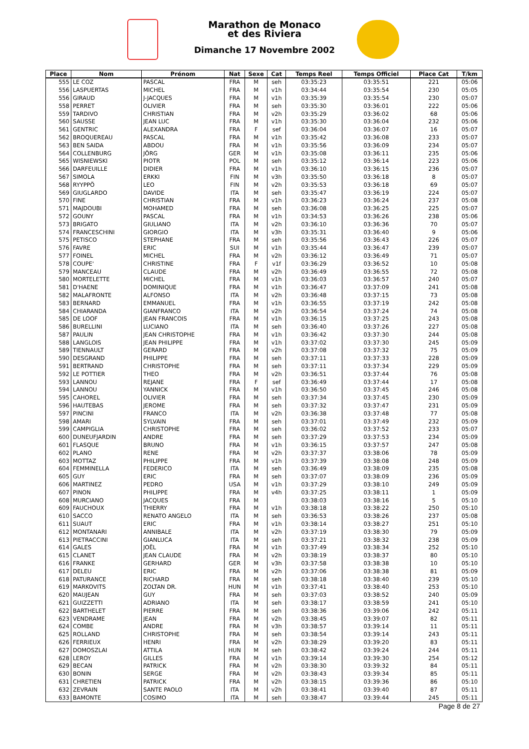Marathon de Monaco
et des Riviera
Dimanche 17 Novembre 2002
| Place | Nom | Prénom | Nat | Sexe | Cat | Temps Reel | Temps Officiel | Place Cat | T/km |
| --- | --- | --- | --- | --- | --- | --- | --- | --- | --- |
| 555 | LE COZ | PASCAL | FRA | M | seh | 03:35:23 | 03:35:51 | 221 | 05:06 |
| 556 | LASPUERTAS | MICHEL | FRA | M | v1h | 03:34:44 | 03:35:54 | 230 | 05:05 |
| 556 | GIRAUD | J-JACQUES | FRA | M | v1h | 03:35:39 | 03:35:54 | 230 | 05:07 |
| 558 | PERRET | OLIVIER | FRA | M | seh | 03:35:30 | 03:36:01 | 222 | 05:06 |
| 559 | TARDIVO | CHRISTIAN | FRA | M | v2h | 03:35:29 | 03:36:02 | 68 | 05:06 |
| 560 | SAUSSE | JEAN LUC | FRA | M | v1h | 03:35:30 | 03:36:04 | 232 | 05:06 |
| 561 | GENTRIC | ALEXANDRA | FRA | F | sef | 03:36:04 | 03:36:07 | 16 | 05:07 |
| 562 | BROQUEREAU | PASCAL | FRA | M | v1h | 03:35:42 | 03:36:08 | 233 | 05:07 |
| 563 | BEN SAIDA | ABDOU | FRA | M | v1h | 03:35:56 | 03:36:09 | 234 | 05:07 |
| 564 | COLLENBURG | JÖRG | GER | M | v1h | 03:35:08 | 03:36:11 | 235 | 05:06 |
| 565 | WISNIEWSKI | PIOTR | POL | M | seh | 03:35:12 | 03:36:14 | 223 | 05:06 |
| 566 | DARFEUILLE | DIDIER | FRA | M | v1h | 03:36:10 | 03:36:15 | 236 | 05:07 |
| 567 | SIMOLA | ERKKI | FIN | M | v3h | 03:35:50 | 03:36:18 | 8 | 05:07 |
| 568 | RYYPPÖ | LEO | FIN | M | v2h | 03:35:53 | 03:36:18 | 69 | 05:07 |
| 569 | GIUGLARDO | DAVIDE | ITA | M | seh | 03:35:47 | 03:36:19 | 224 | 05:07 |
| 570 | FINE | CHRISTIAN | FRA | M | v1h | 03:36:23 | 03:36:24 | 237 | 05:08 |
| 571 | MAJDOUBI | MOHAMED | FRA | M | seh | 03:36:08 | 03:36:25 | 225 | 05:07 |
| 572 | GOUNY | PASCAL | FRA | M | v1h | 03:34:53 | 03:36:26 | 238 | 05:06 |
| 573 | BRIGATO | GIULIANO | ITA | M | v2h | 03:36:10 | 03:36:36 | 70 | 05:07 |
| 574 | FRANCESCHINI | GIORGIO | ITA | M | v3h | 03:35:31 | 03:36:40 | 9 | 05:06 |
| 575 | PETISCO | STEPHANE | FRA | M | seh | 03:35:56 | 03:36:43 | 226 | 05:07 |
| 576 | FAVRE | ERIC | SUI | M | v1h | 03:35:44 | 03:36:47 | 239 | 05:07 |
| 577 | FOINEL | MICHEL | FRA | M | v2h | 03:36:12 | 03:36:49 | 71 | 05:07 |
| 578 | COUPE' | CHRISTINE | FRA | F | v1f | 03:36:29 | 03:36:52 | 10 | 05:08 |
| 579 | MANCEAU | CLAUDE | FRA | M | v2h | 03:36:49 | 03:36:55 | 72 | 05:08 |
| 580 | MORTELETTE | MICHEL | FRA | M | v1h | 03:36:03 | 03:36:57 | 240 | 05:07 |
| 581 | D'HAENE | DOMINIQUE | FRA | M | v1h | 03:36:47 | 03:37:09 | 241 | 05:08 |
| 582 | MALAFRONTE | ALFONSO | ITA | M | v2h | 03:36:48 | 03:37:15 | 73 | 05:08 |
| 583 | BERNARD | EMMANUEL | FRA | M | v1h | 03:36:55 | 03:37:19 | 242 | 05:08 |
| 584 | CHIARANDA | GIANFRANCO | ITA | M | v2h | 03:36:54 | 03:37:24 | 74 | 05:08 |
| 585 | DE LOOF | JEAN FRANCOIS | FRA | M | v1h | 03:36:15 | 03:37:25 | 243 | 05:08 |
| 586 | BURELLINI | LUCIANO | ITA | M | seh | 03:36:40 | 03:37:26 | 227 | 05:08 |
| 587 | PAULIN | JEAN CHRISTOPHE | FRA | M | v1h | 03:36:42 | 03:37:30 | 244 | 05:08 |
| 588 | LANGLOIS | JEAN PHILIPPE | FRA | M | v1h | 03:37:02 | 03:37:30 | 245 | 05:09 |
| 589 | TIENNAULT | GERARD | FRA | M | v2h | 03:37:08 | 03:37:32 | 75 | 05:09 |
| 590 | DESGRAND | PHILIPPE | FRA | M | seh | 03:37:11 | 03:37:33 | 228 | 05:09 |
| 591 | BERTRAND | CHRISTOPHE | FRA | M | seh | 03:37:11 | 03:37:34 | 229 | 05:09 |
| 592 | LE POTTIER | THEO | FRA | M | v2h | 03:36:51 | 03:37:44 | 76 | 05:08 |
| 593 | LANNOU | REJANE | FRA | F | sef | 03:36:49 | 03:37:44 | 17 | 05:08 |
| 594 | LANNOU | YANNICK | FRA | M | v1h | 03:36:50 | 03:37:45 | 246 | 05:08 |
| 595 | CAHOREL | OLIVIER | FRA | M | seh | 03:37:34 | 03:37:45 | 230 | 05:09 |
| 596 | HAUTEBAS | JEROME | FRA | M | seh | 03:37:32 | 03:37:47 | 231 | 05:09 |
| 597 | PINCINI | FRANCO | ITA | M | v2h | 03:36:38 | 03:37:48 | 77 | 05:08 |
| 598 | AMARI | SYLVAIN | FRA | M | seh | 03:37:01 | 03:37:49 | 232 | 05:09 |
| 599 | CAMPIGLIA | CHRISTOPHE | FRA | M | seh | 03:36:02 | 03:37:52 | 233 | 05:07 |
| 600 | DUNEUFJARDIN | ANDRE | FRA | M | seh | 03:37:29 | 03:37:53 | 234 | 05:09 |
| 601 | FLASQUE | BRUNO | FRA | M | v1h | 03:36:15 | 03:37:57 | 247 | 05:08 |
| 602 | PLANO | RENE | FRA | M | v2h | 03:37:37 | 03:38:06 | 78 | 05:09 |
| 603 | MOTTAZ | PHILIPPE | FRA | M | v1h | 03:37:39 | 03:38:08 | 248 | 05:09 |
| 604 | FEMMINELLA | FEDERICO | ITA | M | seh | 03:36:49 | 03:38:09 | 235 | 05:08 |
| 605 | GUY | ERIC | FRA | M | seh | 03:37:07 | 03:38:09 | 236 | 05:09 |
| 606 | MARTINEZ | PEDRO | USA | M | v1h | 03:37:29 | 03:38:10 | 249 | 05:09 |
| 607 | PINON | PHILIPPE | FRA | M | v4h | 03:37:25 | 03:38:11 | 1 | 05:09 |
| 608 | MURCIANO | JACQUES | FRA | M | | 03:38:03 | 03:38:16 | 5 | 05:10 |
| 609 | FAUCHOUX | THIERRY | FRA | M | v1h | 03:38:18 | 03:38:22 | 250 | 05:10 |
| 610 | SACCO | RENATO ANGELO | ITA | M | seh | 03:36:53 | 03:38:26 | 237 | 05:08 |
| 611 | SUAUT | ERIC | FRA | M | v1h | 03:38:14 | 03:38:27 | 251 | 05:10 |
| 612 | MONTANARI | ANNIBALE | ITA | M | v2h | 03:37:19 | 03:38:30 | 79 | 05:09 |
| 613 | PIETRACCINI | GIANLUCA | ITA | M | seh | 03:37:21 | 03:38:32 | 238 | 05:09 |
| 614 | GALES | JOËL | FRA | M | v1h | 03:37:49 | 03:38:34 | 252 | 05:10 |
| 615 | CLANET | JEAN CLAUDE | FRA | M | v2h | 03:38:19 | 03:38:37 | 80 | 05:10 |
| 616 | FRANKE | GERHARD | GER | M | v3h | 03:37:58 | 03:38:38 | 10 | 05:10 |
| 617 | DELEU | ERIC | FRA | M | v2h | 03:37:06 | 03:38:38 | 81 | 05:09 |
| 618 | PATURANCE | RICHARD | FRA | M | seh | 03:38:18 | 03:38:40 | 239 | 05:10 |
| 619 | MARKOVITS | ZOLTAN DR. | HUN | M | v1h | 03:37:41 | 03:38:40 | 253 | 05:10 |
| 620 | MAUJEAN | GUY | FRA | M | seh | 03:37:03 | 03:38:52 | 240 | 05:09 |
| 621 | GUIZZETTI | ADRIANO | ITA | M | seh | 03:38:17 | 03:38:59 | 241 | 05:10 |
| 622 | BARTHELET | PIERRE | FRA | M | seh | 03:38:36 | 03:39:06 | 242 | 05:11 |
| 623 | VENDRAME | JEAN | FRA | M | v2h | 03:38:45 | 03:39:07 | 82 | 05:11 |
| 624 | COMBE | ANDRE | FRA | M | v3h | 03:38:57 | 03:39:14 | 11 | 05:11 |
| 625 | ROLLAND | CHRISTOPHE | FRA | M | seh | 03:38:54 | 03:39:14 | 243 | 05:11 |
| 626 | FERRIEUX | HENRI | FRA | M | v2h | 03:38:29 | 03:39:20 | 83 | 05:11 |
| 627 | DOMOSZLAI | ATTILA | HUN | M | seh | 03:38:42 | 03:39:24 | 244 | 05:11 |
| 628 | LEROY | GILLES | FRA | M | v1h | 03:39:14 | 03:39:30 | 254 | 05:12 |
| 629 | BECAN | PATRICK | FRA | M | v2h | 03:38:30 | 03:39:32 | 84 | 05:11 |
| 630 | BONIN | SERGE | FRA | M | v2h | 03:38:43 | 03:39:34 | 85 | 05:11 |
| 631 | CHRETIEN | PATRICK | FRA | M | v2h | 03:38:15 | 03:39:36 | 86 | 05:10 |
| 632 | ZEVRAIN | SANTE PAOLO | ITA | M | v2h | 03:38:41 | 03:39:40 | 87 | 05:11 |
| 633 | BAMONTE | COSIMO | ITA | M | seh | 03:38:47 | 03:39:44 | 245 | 05:11 |
Page 8 de 27